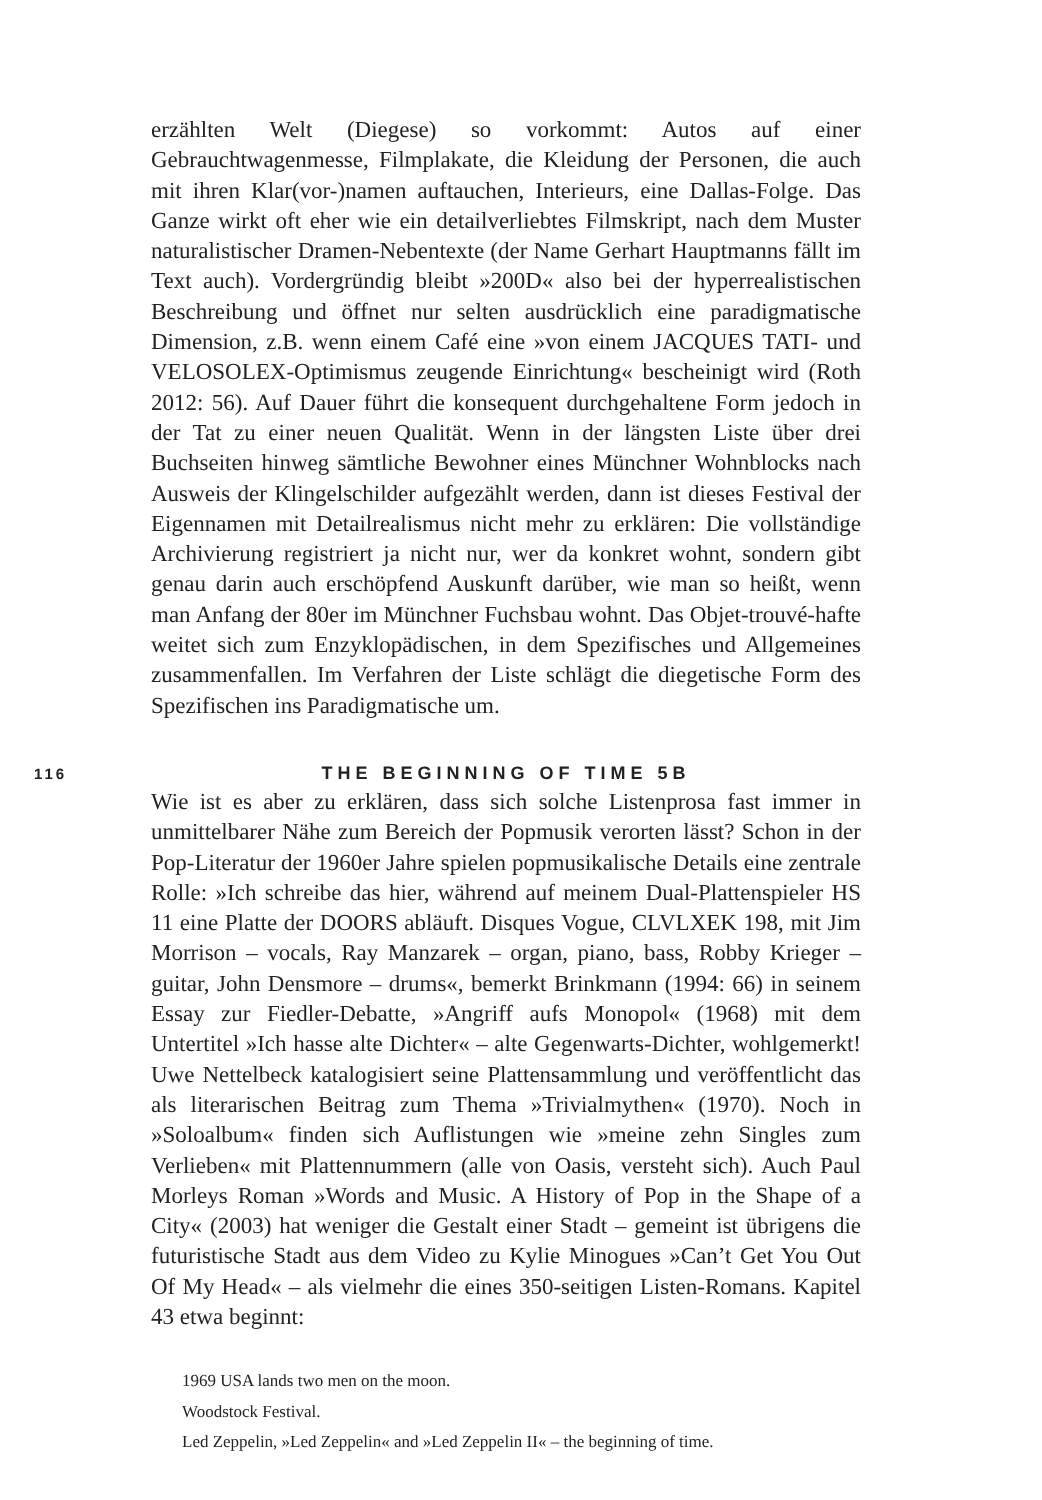erzählten Welt (Diegese) so vorkommt: Autos auf einer Gebrauchtwagenmesse, Filmplakate, die Kleidung der Personen, die auch mit ihren Klar(vor-)namen auftauchen, Interieurs, eine Dallas-Folge. Das Ganze wirkt oft eher wie ein detailverliebtes Filmskript, nach dem Muster naturalistischer Dramen-Nebentexte (der Name Gerhart Hauptmanns fällt im Text auch). Vordergründig bleibt »200D« also bei der hyperrealistischen Beschreibung und öffnet nur selten ausdrücklich eine paradigmatische Dimension, z.B. wenn einem Café eine »von einem JACQUES TATI- und VELOSOLEX-Optimismus zeugende Einrichtung« bescheinigt wird (Roth 2012: 56). Auf Dauer führt die konsequent durchgehaltene Form jedoch in der Tat zu einer neuen Qualität. Wenn in der längsten Liste über drei Buchseiten hinweg sämtliche Bewohner eines Münchner Wohnblocks nach Ausweis der Klingelschilder aufgezählt werden, dann ist dieses Festival der Eigennamen mit Detailrealismus nicht mehr zu erklären: Die vollständige Archivierung registriert ja nicht nur, wer da konkret wohnt, sondern gibt genau darin auch erschöpfend Auskunft darüber, wie man so heißt, wenn man Anfang der 80er im Münchner Fuchsbau wohnt. Das Objet-trouvé-hafte weitet sich zum Enzyklopädischen, in dem Spezifisches und Allgemeines zusammenfallen. Im Verfahren der Liste schlägt die diegetische Form des Spezifischen ins Paradigmatische um.
116 THE BEGINNING OF TIME 5B
Wie ist es aber zu erklären, dass sich solche Listenprosa fast immer in unmittelbarer Nähe zum Bereich der Popmusik verorten lässt? Schon in der Pop-Literatur der 1960er Jahre spielen popmusikalische Details eine zentrale Rolle: »Ich schreibe das hier, während auf meinem Dual-Plattenspieler HS 11 eine Platte der DOORS abläuft. Disques Vogue, CLVLXEK 198, mit Jim Morrison – vocals, Ray Manzarek – organ, piano, bass, Robby Krieger – guitar, John Densmore – drums«, bemerkt Brinkmann (1994: 66) in seinem Essay zur Fiedler-Debatte, »Angriff aufs Monopol« (1968) mit dem Untertitel »Ich hasse alte Dichter« – alte Gegenwarts-Dichter, wohlgemerkt! Uwe Nettelbeck katalogisiert seine Plattensammlung und veröffentlicht das als literarischen Beitrag zum Thema »Trivialmythen« (1970). Noch in »Soloalbum« finden sich Auflistungen wie »meine zehn Singles zum Verlieben« mit Plattennummern (alle von Oasis, versteht sich). Auch Paul Morleys Roman »Words and Music. A History of Pop in the Shape of a City« (2003) hat weniger die Gestalt einer Stadt – gemeint ist übrigens die futuristische Stadt aus dem Video zu Kylie Minogues »Can’t Get You Out Of My Head« – als vielmehr die eines 350-seitigen Listen-Romans. Kapitel 43 etwa beginnt:
1969 USA lands two men on the moon.
Woodstock Festival.
Led Zeppelin, »Led Zeppelin« and »Led Zeppelin II« – the beginning of time.